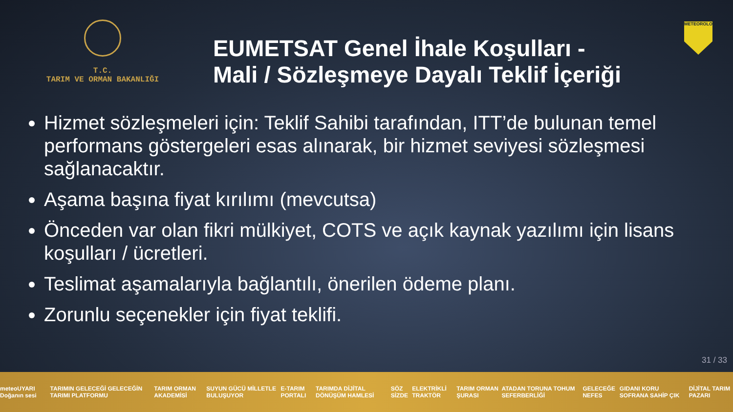T.C.
TARIM VE ORMAN BAKANLIĞI
EUMETSAT Genel İhale Koşulları -
Mali / Sözleşmeye Dayalı Teklif İçeriği
METEOROLOJİ
Hizmet sözleşmeleri için: Teklif Sahibi tarafından, ITT’de bulunan temel performans göstergeleri esas alınarak, bir hizmet seviyesi sözleşmesi sağlanacaktır.
Aşama başına fiyat kırılımı (mevcutsa)
Önceden var olan fikri mülkiyet, COTS ve açık kaynak yazılımı için lisans koşulları / ücretleri.
Teslimat aşamalarıyla bağlantılı, önerilen ödeme planı.
Zorunlu seçenekler için fiyat teklifi.
31 / 33
meteoUYARI Doğanın sesi TARIMIN GELECEĞİ GELECEĞİN TARIMI PLATFORMU TARIM ORMAN AKADEMİSİ SUYUN GÜCÜ MİLLETLE BULUŞUYOR E-TARIM PORTALI TARIMDA DİJİTAL DÖNÜŞÜM HAMLESİ SÖZ SİZDE ELEKTRİKLİ TRAKTÖR TARIM ORMAN ŞURASI ATADAN TORUNA TOHUM SEFERBERLİĞİ GELECEĞE NEFES GIDANI KORU SOFRANA SAHİP ÇIK DİJİTAL TARIM PAZARI